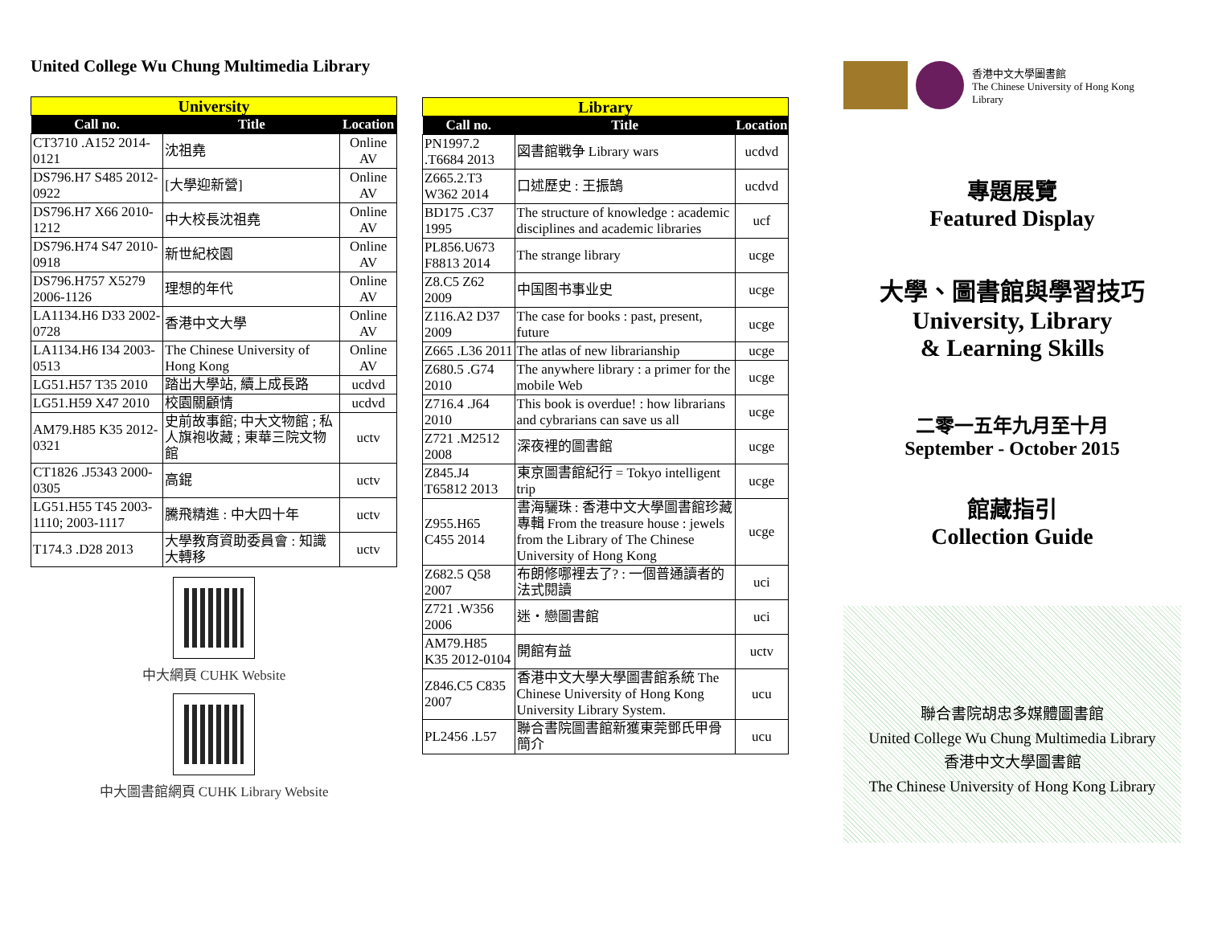United College Wu Chung Multimedia Library
| University | | |
| Call no. | Title | Location |
| CT3710 .A152 2014-0121 | 沈祖堯 | Online AV |
| DS796.H7 S485 2012-0922 | [大學迎新營] | Online AV |
| DS796.H7 X66 2010-1212 | 中大校長沈祖堯 | Online AV |
| DS796.H74 S47 2010-0918 | 新世紀校園 | Online AV |
| DS796.H757 X5279 2006-1126 | 理想的年代 | Online AV |
| LA1134.H6 D33 2002-0728 | 香港中文大學 | Online AV |
| LA1134.H6 I34 2003-0513 | The Chinese University of Hong Kong | Online AV |
| LG51.H57 T35 2010 | 踏出大學站, 續上成長路 | ucdvd |
| LG51.H59 X47 2010 | 校園關顧情 | ucdvd |
| AM79.H85 K35 2012-0321 | 史前故事館; 中大文物館 ; 私人旗袍收藏 ; 東華三院文物館 | uctv |
| CT1826 .J5343 2000-0305 | 高錕 | uctv |
| LG51.H55 T45 2003-1110; 2003-1117 | 騰飛精進 : 中大四十年 | uctv |
| T174.3 .D28 2013 | 大學教育資助委員會 : 知識大轉移 | uctv |
中大網頁 CUHK Website
中大圖書館網頁 CUHK Library Website
| Library | | |
| Call no. | Title | Location |
| PN1997.2 .T6684 2013 | 図書館戦争 Library wars | ucdvd |
| Z665.2.T3 W362 2014 | 口述歷史 : 王振鵠 | ucdvd |
| BD175 .C37 1995 | The structure of knowledge : academic disciplines and academic libraries | ucf |
| PL856.U673 F8813 2014 | The strange library | ucge |
| Z8.C5 Z62 2009 | 中国图书事业史 | ucge |
| Z116.A2 D37 2009 | The case for books : past, present, future | ucge |
| Z665 .L36 2011 | The atlas of new librarianship | ucge |
| Z680.5 .G74 2010 | The anywhere library : a primer for the mobile Web | ucge |
| Z716.4 .J64 2010 | This book is overdue! : how librarians and cybrarians can save us all | ucge |
| Z721 .M2512 2008 | 深夜裡的圖書館 | ucge |
| Z845.J4 T65812 2013 | 東京圖書館紀行 = Tokyo intelligent trip | ucge |
| Z955.H65 C455 2014 | 書海驪珠 : 香港中文大學圖書館珍藏專輯 From the treasure house : jewels from the Library of The Chinese University of Hong Kong | ucge |
| Z682.5 Q58 2007 | 布朗修哪裡去了? : 一個普通讀者的法式閱讀 | uci |
| Z721 .W356 2006 | 迷・戀圖書館 | uci |
| AM79.H85 K35 2012-0104 | 開館有益 | uctv |
| Z846.C5 C835 2007 | 香港中文大學大學圖書館系統 The Chinese University of Hong Kong University Library System. | ucu |
| PL2456 .L57 | 聯合書院圖書館新獲東莞鄧氏甲骨簡介 | ucu |
香港中文大學圖書館
The Chinese University of Hong Kong
Library
專題展覽
Featured Display
大學、圖書館與學習技巧
University, Library
& Learning Skills
二零一五年九月至十月
September - October 2015
館藏指引
Collection Guide
聯合書院胡忠多媒體圖書館
United College Wu Chung Multimedia Library
香港中文大學圖書館
The Chinese University of Hong Kong Library